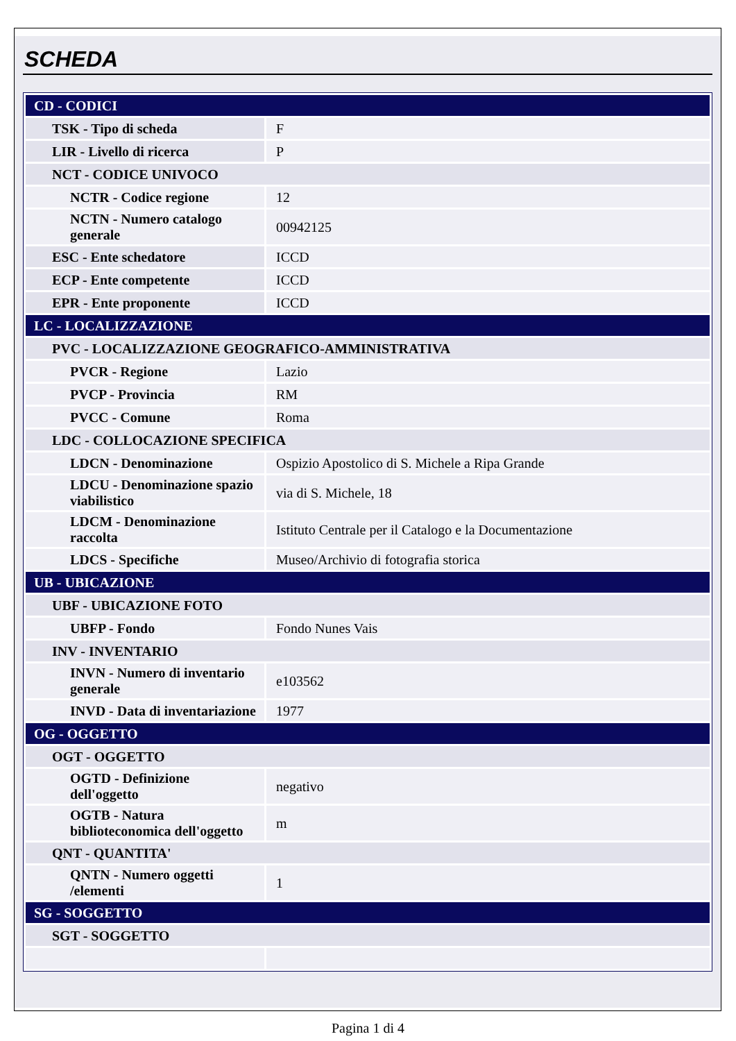SCHEDA
| CD - CODICI | |
| TSK - Tipo di scheda | F |
| LIR - Livello di ricerca | P |
| NCT - CODICE UNIVOCO | |
| NCTR - Codice regione | 12 |
| NCTN - Numero catalogo generale | 00942125 |
| ESC - Ente schedatore | ICCD |
| ECP - Ente competente | ICCD |
| EPR - Ente proponente | ICCD |
| LC - LOCALIZZAZIONE | |
| PVC - LOCALIZZAZIONE GEOGRAFICO-AMMINISTRATIVA | |
| PVCR - Regione | Lazio |
| PVCP - Provincia | RM |
| PVCC - Comune | Roma |
| LDC - COLLOCAZIONE SPECIFICA | |
| LDCN - Denominazione | Ospizio Apostolico di S. Michele a Ripa Grande |
| LDCU - Denominazione spazio viabilistico | via di S. Michele, 18 |
| LDCM - Denominazione raccolta | Istituto Centrale per il Catalogo e la Documentazione |
| LDCS - Specifiche | Museo/Archivio di fotografia storica |
| UB - UBICAZIONE | |
| UBF - UBICAZIONE FOTO | |
| UBFP - Fondo | Fondo Nunes Vais |
| INV - INVENTARIO | |
| INVN - Numero di inventario generale | e103562 |
| INVD - Data di inventariazione | 1977 |
| OG - OGGETTO | |
| OGT - OGGETTO | |
| OGTD - Definizione dell'oggetto | negativo |
| OGTB - Natura biblioteconomica dell'oggetto | m |
| QNT - QUANTITA' | |
| QNTN - Numero oggetti /elementi | 1 |
| SG - SOGGETTO | |
| SGT - SOGGETTO | |
Pagina 1 di 4